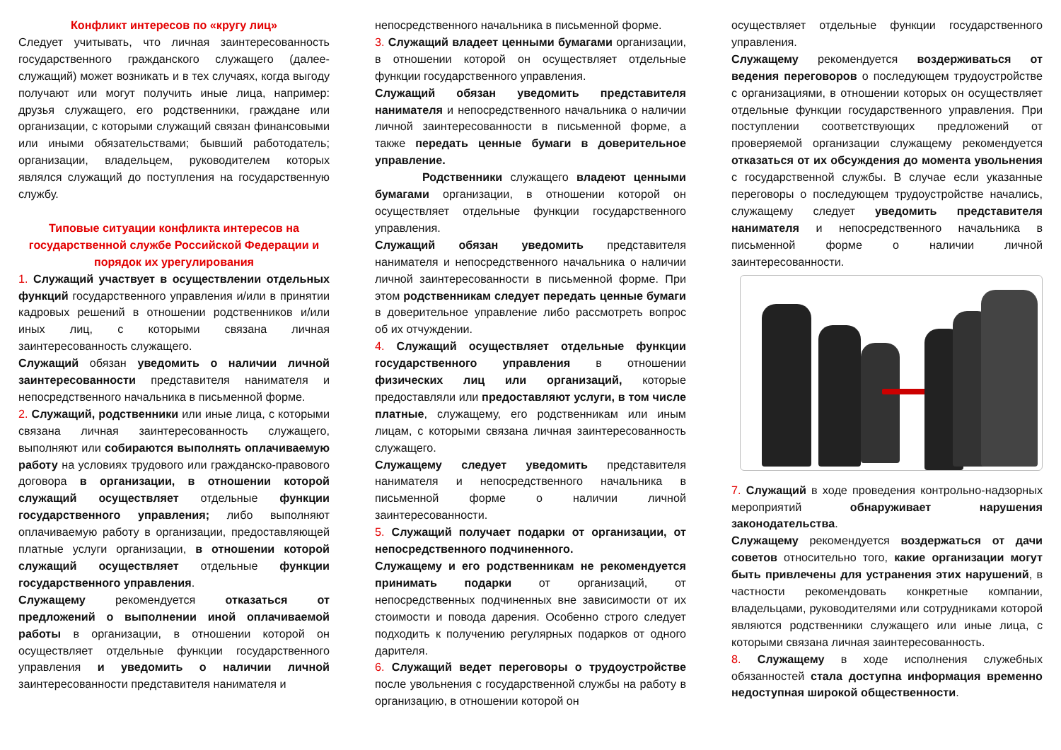Конфликт интересов по «кругу лиц»
Следует учитывать, что личная заинтересованность государственного гражданского служащего (далее- служащий) может возникать и в тех случаях, когда выгоду получают или могут получить иные лица, например: друзья служащего, его родственники, граждане или организации, с которыми служащий связан финансовыми или иными обязательствами; бывший работодатель; организации, владельцем, руководителем которых являлся служащий до поступления на государственную службу.
Типовые ситуации конфликта интересов на государственной службе Российской Федерации и порядок их урегулирования
1. Служащий участвует в осуществлении отдельных функций государственного управления и/или в принятии кадровых решений в отношении родственников и/или иных лиц, с которыми связана личная заинтересованность служащего.
Служащий обязан уведомить о наличии личной заинтересованности представителя нанимателя и непосредственного начальника в письменной форме.
2. Служащий, родственники или иные лица, с которыми связана личная заинтересованность служащего, выполняют или собираются выполнять оплачиваемую работу на условиях трудового или гражданско-правового договора в организации, в отношении которой служащий осуществляет отдельные функции государственного управления; либо выполняют оплачиваемую работу в организации, предоставляющей платные услуги организации, в отношении которой служащий осуществляет отдельные функции государственного управления.
Служащему рекомендуется отказаться от предложений о выполнении иной оплачиваемой работы в организации, в отношении которой он осуществляет отдельные функции государственного управления и уведомить о наличии личной заинтересованности представителя нанимателя и
непосредственного начальника в письменной форме.
3. Служащий владеет ценными бумагами организации, в отношении которой он осуществляет отдельные функции государственного управления.
Служащий обязан уведомить представителя нанимателя и непосредственного начальника о наличии личной заинтересованности в письменной форме, а также передать ценные бумаги в доверительное управление.
Родственники служащего владеют ценными бумагами организации, в отношении которой он осуществляет отдельные функции государственного управления.
Служащий обязан уведомить представителя нанимателя и непосредственного начальника о наличии личной заинтересованности в письменной форме. При этом родственникам следует передать ценные бумаги в доверительное управление либо рассмотреть вопрос об их отчуждении.
4. Служащий осуществляет отдельные функции государственного управления в отношении физических лиц или организаций, которые предоставляли или предоставляют услуги, в том числе платные, служащему, его родственникам или иным лицам, с которыми связана личная заинтересованность служащего.
Служащему следует уведомить представителя нанимателя и непосредственного начальника в письменной форме о наличии личной заинтересованности.
5. Служащий получает подарки от организации, от непосредственного подчиненного.
Служащему и его родственникам не рекомендуется принимать подарки от организаций, от непосредственных подчиненных вне зависимости от их стоимости и повода дарения. Особенно строго следует подходить к получению регулярных подарков от одного дарителя.
6. Служащий ведет переговоры о трудоустройстве после увольнения с государственной службы на работу в организацию, в отношении которой он
осуществляет отдельные функции государственного управления.
Служащему рекомендуется воздерживаться от ведения переговоров о последующем трудоустройстве с организациями, в отношении которых он осуществляет отдельные функции государственного управления. При поступлении соответствующих предложений от проверяемой организации служащему рекомендуется отказаться от их обсуждения до момента увольнения с государственной службы. В случае если указанные переговоры о последующем трудоустройстве начались, служащему следует уведомить представителя нанимателя и непосредственного начальника в письменной форме о наличии личной заинтересованности.
7. Служащий в ходе проведения контрольно-надзорных мероприятий обнаруживает нарушения законодательства.
Служащему рекомендуется воздержаться от дачи советов относительно того, какие организации могут быть привлечены для устранения этих нарушений, в частности рекомендовать конкретные компании, владельцами, руководителями или сотрудниками которой являются родственники служащего или иные лица, с которыми связана личная заинтересованность.
8. Служащему в ходе исполнения служебных обязанностей стала доступна информация временно недоступная широкой общественности.